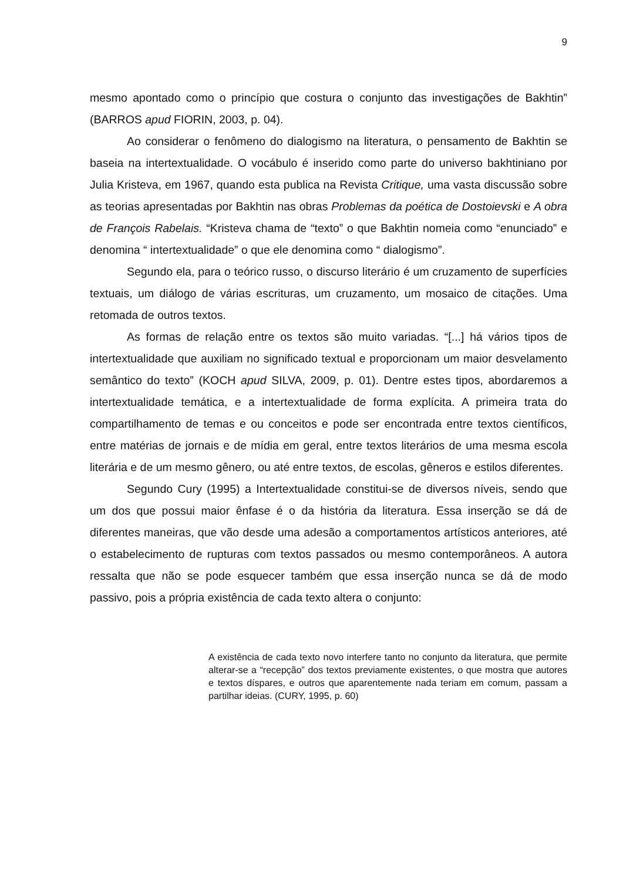9
mesmo apontado como o princípio que costura o conjunto das investigações de Bakhtin” (BARROS apud FIORIN, 2003, p. 04).
Ao considerar o fenômeno do dialogismo na literatura, o pensamento de Bakhtin se baseia na intertextualidade. O vocábulo é inserido como parte do universo bakhtiniano por Julia Kristeva, em 1967, quando esta publica na Revista Critique, uma vasta discussão sobre as teorias apresentadas por Bakhtin nas obras Problemas da poética de Dostoievski e A obra de François Rabelais. “Kristeva chama de “texto” o que Bakhtin nomeia como “enunciado” e denomina “ intertextualidade” o que ele denomina como “ dialogismo”.
Segundo ela, para o teórico russo, o discurso literário é um cruzamento de superfícies textuais, um diálogo de várias escrituras, um cruzamento, um mosaico de citações. Uma retomada de outros textos.
As formas de relação entre os textos são muito variadas. “[...] há vários tipos de intertextualidade que auxiliam no significado textual e proporcionam um maior desvelamento semântico do texto” (KOCH apud SILVA, 2009, p. 01). Dentre estes tipos, abordaremos a intertextualidade temática, e a intertextualidade de forma explícita. A primeira trata do compartilhamento de temas e ou conceitos e pode ser encontrada entre textos científicos, entre matérias de jornais e de mídia em geral, entre textos literários de uma mesma escola literária e de um mesmo gênero, ou até entre textos, de escolas, gêneros e estilos diferentes.
Segundo Cury (1995) a Intertextualidade constitui-se de diversos níveis, sendo que um dos que possui maior ênfase é o da história da literatura. Essa inserção se dá de diferentes maneiras, que vão desde uma adesão a comportamentos artísticos anteriores, até o estabelecimento de rupturas com textos passados ou mesmo contemporâneos. A autora ressalta que não se pode esquecer também que essa inserção nunca se dá de modo passivo, pois a própria existência de cada texto altera o conjunto:
A existência de cada texto novo interfere tanto no conjunto da literatura, que permite alterar-se a “recepção” dos textos previamente existentes, o que mostra que autores e textos díspares, e outros que aparentemente nada teriam em comum, passam a partilhar ideias. (CURY, 1995, p. 60)